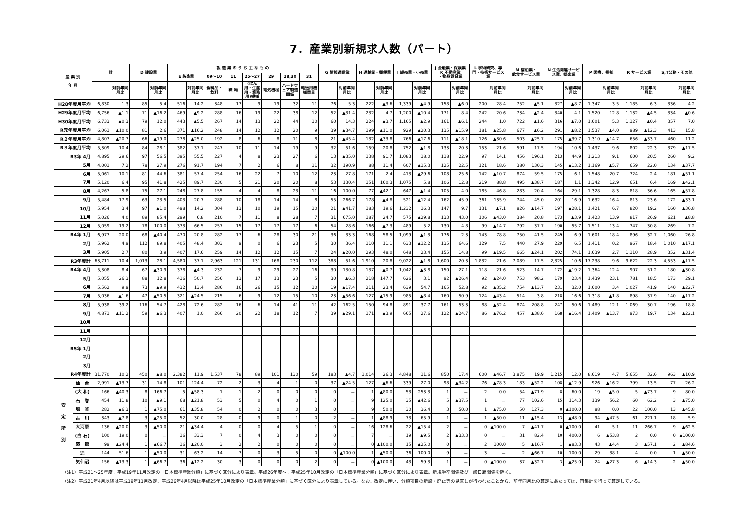7．産業別新規求人数（パート）
| 産 業 別 年 月 | | 計 | | D 建設業 | | 製 造 業 の う ち 主 な も の | | | | | | | | G 情報通信業 | | H 運輸業・郵便業 | | I 卸売業・小売業 | | J 金融業・保険業 K 不動産業 ・物品賃貸業 | | L 学術研究、専門・技術サービス業 | | M 宿泊業・ 飲食サービス業 | | N 生活関連サービス業、娯楽業 | | P 医療、福祉 | | R サービス業 | | S,T公務・その他 | |
| --- | --- | --- | --- | --- | --- | --- | --- | --- | --- | --- | --- | --- | --- | --- | --- | --- | --- | --- | --- | --- | --- | --- | --- | --- | --- | --- | --- | --- | --- | --- | --- | --- | --- |
| | | | | | | E 製造業 | | 09～10 | 11 | 25～27 | 29 | 28,30 | 31 | | | | | | | | | | | | | | | | | | | | |
| | | | 対前年同月比 | | 対前年同月比 | | 対前年同月比 | 食料品・飲料 | 繊 維 | (はん用・生産用・業務用)機械 | 電気機械 | ハードウェア製造関係 | 輸送用機械器具 | | 対前年同月比 | | 対前年同月比 | | 対前年同月比 | | 対前年同月比 | | 対前年同月比 | | 対前年同月比 | | 対前年同月比 | | 対前年同月比 | | 対前年同月比 | | 対前年同月比 |
| H28年度月平均 | | 6,830 | 1.3 | 85 | 5.4 | 516 | 14.2 | 348 | 17 | 9 | 19 | 32 | 11 | 76 | 5.3 | 222 | ▲3.6 | 1,339 | ▲4.9 | 158 | ▲6.0 | 200 | 28.4 | 752 | ▲5.1 | 327 | ▲8.7 | 1,347 | 3.5 | 1,185 | 6.3 | 336 | 4.2 |
| H29年度月平均 | | 6,756 | ▲1.1 | 71 | ▲16.2 | 469 | ▲9.2 | 288 | 16 | 19 | 22 | 38 | 12 | 52 | ▲31.4 | 232 | 4.7 | 1,200 | ▲10.4 | 171 | 8.4 | 242 | 20.6 | 734 | ▲2.4 | 340 | 4.1 | 1,520 | 12.8 | 1,132 | ▲4.5 | 334 | ▲0.6 |
| H30年度月平均 | | 6,733 | ▲0.3 | 79 | 12.0 | 443 | ▲5.5 | 267 | 14 | 13 | 22 | 44 | 10 | 60 | 14.3 | 224 | ▲3.7 | 1,165 | ▲2.9 | 161 | ▲6.1 | 244 | 1.0 | 722 | ▲1.6 | 316 | ▲7.0 | 1,601 | 5.3 | 1,127 | ▲0.4 | 357 | 7.0 |
| R元年度月平均 | | 6,061 | ▲10.0 | 81 | 2.6 | 371 | ▲16.2 | 248 | 14 | 12 | 12 | 20 | 9 | 39 | ▲34.7 | 199 | ▲11.0 | 929 | ▲20.3 | 135 | ▲15.9 | 181 | ▲25.8 | 677 | ▲6.2 | 291 | ▲8.2 | 1,537 | ▲4.0 | 989 | ▲12.3 | 413 | 15.8 |
| R２年度月平均 | | 4,807 | ▲20.7 | 66 | ▲19.0 | 278 | ▲25.0 | 192 | 8 | 6 | 8 | 11 | 8 | 21 | ▲45.4 | 132 | ▲33.8 | 766 | ▲17.6 | 111 | ▲18.1 | 126 | ▲30.6 | 503 | ▲25.7 | 175 | ▲39.7 | 1,310 | ▲14.7 | 656 | ▲33.7 | 460 | 11.2 |
| R３年度月平均 | | 5,309 | 10.4 | 84 | 28.1 | 382 | 37.1 | 247 | 10 | 11 | 14 | 19 | 9 | 32 | 51.6 | 159 | 20.8 | 752 | ▲1.8 | 133 | 20.3 | 153 | 21.6 | 591 | 17.5 | 194 | 10.6 | 1,437 | 9.6 | 802 | 22.3 | 379 | ▲17.5 |
| R3年 4月 | | 4,895 | 29.6 | 97 | 56.5 | 395 | 55.5 | 227 | 4 | 8 | 23 | 27 | 6 | 13 | ▲35.0 | 138 | 91.7 | 1,083 | 18.0 | 118 | 22.9 | 97 | 14.1 | 456 | 196.1 | 213 | 44.9 | 1,213 | 9.1 | 600 | 20.5 | 260 | 9.2 |
| 5月 | | 4,001 | 7.2 | 78 | 27.9 | 276 | 91.7 | 194 | 7 | 2 | 6 | 8 | 11 | 32 | 190.9 | 88 | 11.4 | 607 | ▲15.3 | 125 | 22.5 | 121 | 18.6 | 380 | 130.3 | 145 | ▲13.2 | 1,169 | ▲5.7 | 659 | 22.0 | 134 | ▲37.7 |
| 6月 | | 5,061 | 10.1 | 81 | 44.6 | 381 | 57.4 | 254 | 16 | 22 | 7 | 10 | 12 | 23 | 27.8 | 171 | 2.4 | 413 | ▲29.6 | 108 | 25.6 | 142 | ▲10.7 | 874 | 59.5 | 175 | 6.1 | 1,548 | 20.7 | 724 | 2.4 | 181 | ▲51.1 |
| 7月 | | 5,120 | 6.4 | 95 | 41.8 | 425 | 89.7 | 230 | 5 | 21 | 20 | 20 | 8 | 53 | 130.4 | 151 | 160.3 | 1,075 | 5.8 | 106 | 12.8 | 219 | 88.8 | 495 | ▲38.7 | 187 | 1.1 | 1,342 | 12.9 | 651 | 6.4 | 169 | ▲42.1 |
| 8月 | | 4,267 | 5.8 | 75 | 27.1 | 248 | 27.8 | 155 | 4 | 4 | 8 | 23 | 11 | 16 | 100.0 | 77 | ▲42.1 | 647 | ▲1.4 | 105 | 4.0 | 185 | 46.8 | 283 | 20.4 | 164 | 29.1 | 1,328 | 8.3 | 818 | 36.6 | 165 | ▲57.8 |
| 9月 | | 5,484 | 17.9 | 63 | 23.5 | 403 | 20.7 | 288 | 10 | 18 | 14 | 14 | 8 | 55 | 266.7 | 178 | ▲4.8 | 521 | ▲12.4 | 162 | 45.9 | 361 | 135.9 | 744 | 45.0 | 201 | 16.9 | 1,632 | 16.4 | 813 | 23.6 | 172 | ▲33.1 |
| 10月 | | 5,954 | 3.4 | 97 | ▲1.0 | 498 | 14.2 | 304 | 13 | 10 | 19 | 15 | 10 | 21 | ▲41.7 | 183 | 19.6 | 1,232 | 16.3 | 147 | 9.7 | 131 | ▲7.1 | 826 | ▲14.7 | 197 | ▲28.1 | 1,421 | 6.7 | 820 | 19.2 | 160 | ▲36.8 |
| 11月 | | 5,026 | 4.0 | 89 | 85.4 | 299 | 6.8 | 210 | 7 | 11 | 8 | 28 | 7 | 31 | 675.0 | 187 | 24.7 | 575 | ▲29.8 | 133 | 43.0 | 106 | ▲43.0 | 384 | 20.8 | 173 | ▲3.9 | 1,423 | 13.9 | 817 | 26.9 | 621 | ▲8.8 |
| 12月 | | 5,059 | 19.2 | 78 | 100.0 | 373 | 66.5 | 257 | 15 | 17 | 17 | 17 | 6 | 54 | 28.6 | 166 | ▲7.3 | 489 | 5.2 | 130 | 4.8 | 99 | ▲14.7 | 792 | 37.7 | 190 | 55.7 | 1,511 | 13.4 | 747 | 30.8 | 269 | 7.2 |
| R4年 1月 | | 6,977 | 20.0 | 68 | ▲40.4 | 470 | 20.8 | 282 | 17 | 6 | 28 | 30 | 21 | 36 | 33.3 | 168 | 58.5 | 1,099 | ▲1.3 | 176 | 2.3 | 143 | 78.8 | 750 | 41.5 | 249 | 6.9 | 1,601 | 18.4 | 896 | 32.7 | 1,060 | 26.8 |
| 2月 | | 5,962 | 4.9 | 112 | 89.8 | 405 | 48.4 | 303 | 9 | 0 | 6 | 23 | 5 | 30 | 36.4 | 110 | 11.1 | 633 | ▲12.2 | 135 | 64.6 | 129 | 7.5 | 440 | 27.9 | 229 | 6.5 | 1,411 | 0.2 | 967 | 18.4 | 1,010 | ▲17.1 |
| 3月 | | 5,905 | 2.7 | 80 | 3.9 | 407 | 17.6 | 259 | 14 | 12 | 12 | 15 | 7 | 24 | ▲20.0 | 293 | 48.0 | 648 | 23.4 | 155 | 14.8 | 99 | ▲19.5 | 665 | ▲24.1 | 202 | 74.1 | 1,639 | 2.7 | 1,110 | 28.9 | 352 | ▲31.4 |
| R3年度計 | | 63,711 | 10.4 | 1,013 | 28.1 | 4,580 | 37.1 | 2,963 | 121 | 131 | 168 | 230 | 112 | 388 | 51.6 | 1,910 | 20.8 | 9,022 | ▲1.8 | 1,600 | 20.3 | 1,832 | 21.6 | 7,089 | 17.5 | 2,325 | 10.6 | 17,238 | 9.6 | 9,622 | 22.3 | 4,553 | ▲17.5 |
| R4年 4月 | | 5,308 | 8.4 | 67 | ▲30.9 | 378 | ▲4.3 | 232 | 7 | 9 | 29 | 27 | 16 | 30 | 130.8 | 137 | ▲0.7 | 1,042 | ▲3.8 | 150 | 27.1 | 118 | 21.6 | 523 | 14.7 | 172 | ▲19.2 | 1,364 | 12.4 | 907 | 51.2 | 180 | ▲30.8 |
| 5月 | | 5,055 | 26.3 | 88 | 12.8 | 416 | 50.7 | 256 | 13 | 17 | 13 | 23 | 5 | 30 | ▲6.3 | 218 | 147.7 | 626 | 3.1 | 92 | ▲26.4 | 92 | ▲24.0 | 753 | 98.2 | 179 | 23.4 | 1,439 | 23.1 | 781 | 18.5 | 173 | 29.1 |
| 6月 | | 5,562 | 9.9 | 73 | ▲9.9 | 432 | 13.4 | 286 | 16 | 26 | 15 | 12 | 10 | 19 | ▲17.4 | 211 | 23.4 | 639 | 54.7 | 165 | 52.8 | 92 | ▲35.2 | 754 | ▲13.7 | 231 | 32.0 | 1,600 | 3.4 | 1,027 | 41.9 | 140 | ▲22.7 |
| 7月 | | 5,036 | ▲1.6 | 47 | ▲50.5 | 321 | ▲24.5 | 215 | 6 | 9 | 12 | 15 | 10 | 23 | ▲56.6 | 127 | ▲15.9 | 985 | ▲8.4 | 160 | 50.9 | 124 | ▲43.4 | 514 | 3.8 | 218 | 16.6 | 1,318 | ▲1.8 | 898 | 37.9 | 140 | ▲17.2 |
| 8月 | | 5,938 | 39.2 | 116 | 54.7 | 428 | 72.6 | 282 | 16 | 6 | 14 | 41 | 11 | 42 | 162.5 | 150 | 94.8 | 891 | 37.7 | 161 | 53.3 | 88 | ▲52.4 | 874 | 208.8 | 247 | 50.6 | 1,489 | 12.1 | 1,069 | 30.7 | 196 | 18.8 |
| 9月 | | 4,871 | ▲11.2 | 59 | ▲6.3 | 407 | 1.0 | 266 | 20 | 22 | 18 | 12 | 7 | 39 | ▲29.1 | 171 | ▲3.9 | 665 | 27.6 | 122 | ▲24.7 | 86 | ▲76.2 | 457 | ▲38.6 | 168 | ▲16.4 | 1,409 | ▲13.7 | 973 | 19.7 | 134 | ▲22.1 |
| 10月 | | | | | | | | | | | | | | | | | | | | | | | | | | | | | | | | | |
| 11月 | | | | | | | | | | | | | | | | | | | | | | | | | | | | | | | | | |
| 12月 | | | | | | | | | | | | | | | | | | | | | | | | | | | | | | | | | |
| R5年 1月 | | | | | | | | | | | | | | | | | | | | | | | | | | | | | | | | | |
| 2月 | | | | | | | | | | | | | | | | | | | | | | | | | | | | | | | | | |
| 3月 | | | | | | | | | | | | | | | | | | | | | | | | | | | | | | | | | |
| R4年度計 | | 31,770 | 10.2 | 450 | ▲8.0 | 2,382 | 11.9 | 1,537 | 78 | 89 | 101 | 130 | 59 | 183 | ▲4.7 | 1,014 | 26.3 | 4,848 | 11.6 | 850 | 17.4 | 600 | ▲46.7 | 3,875 | 19.9 | 1,215 | 12.0 | 8,619 | 4.7 | 5,655 | 32.6 | 963 | ▲10.9 |
| 安 定 所 別 | 仙 台 | 2,991 | ▲13.7 | 31 | 14.8 | 101 | 124.4 | 72 | 2 | 3 | 4 | 1 | 0 | 37 | ▲24.5 | 127 | ▲6.6 | 339 | 27.0 | 98 | ▲34.2 | 76 | ▲78.3 | 183 | ▲52.2 | 108 | ▲12.9 | 926 | ▲16.2 | 799 | 13.5 | 77 | 26.2 |
| | (大 和) | 166 | ▲40.3 | 8 | 166.7 | 5 | ▲58.3 | 1 | 1 | 2 | 0 | 0 | 0 | 0 | － | 1 | ▲80.0 | 53 | 253.3 | 1 | － | 2 | 0.0 | 54 | ▲71.9 | 8 | 60.0 | 19 | ▲5.0 | 5 | ▲73.7 | 9 | 80.0 |
| | 石 巻 | 454 | 11.8 | 10 | ▲9.1 | 68 | ▲21.8 | 53 | 5 | 0 | 4 | 0 | 1 | 0 | － | 9 | 125.0 | 35 | ▲42.6 | 5 | ▲37.5 | 1 | － | 77 | 102.6 | 15 | 114.3 | 139 | 56.2 | 60 | 62.2 | 3 | ▲75.0 |
| | 塩 釜 | 282 | ▲6.3 | 1 | ▲75.0 | 61 | ▲35.8 | 54 | 0 | 2 | 0 | 0 | 3 | 0 | － | 9 | 50.0 | 30 | 36.4 | 3 | 50.0 | 1 | ▲75.0 | 50 | 127.3 | 0 | ▲100.0 | 88 | 0.0 | 22 | 100.0 | 13 | ▲45.8 |
| | 古 川 | 343 | ▲7.8 | 3 | ▲25.0 | 52 | 30.0 | 28 | 0 | 9 | 0 | 1 | 0 | 2 | － | 1 | ▲88.9 | 73 | 65.9 | 1 | － | 1 | ▲50.0 | 11 | ▲15.4 | 13 | ▲48.0 | 94 | ▲47.5 | 61 | 221.1 | 18 | 5.9 |
| | 大河原 | 136 | ▲20.0 | 3 | ▲50.0 | 21 | ▲34.4 | 4 | 0 | 0 | 4 | 5 | 1 | 0 | － | 16 | 128.6 | 22 | ▲15.4 | 2 | － | 0 | ▲100.0 | 7 | ▲41.7 | 0 | ▲100.0 | 41 | 5.1 | 11 | 266.7 | 9 | ▲62.5 |
| | (白 石) | 100 | 19.0 | 0 | － | 16 | 33.3 | 7 | 0 | 4 | 3 | 0 | 0 | 0 | － | 7 | － | 19 | ▲9.5 | 2 | ▲33.3 | 0 | － | 31 | 82.4 | 10 | 400.0 | 6 | ▲53.8 | 2 | 0.0 | 0 | ▲100.0 |
| | 築 館 | 99 | ▲24.4 | 1 | ▲66.7 | 16 | ▲20.0 | 3 | 2 | 2 | 0 | 0 | 0 | 0 | － | 0 | ▲100.0 | 15 | ▲25.0 | 0 | － | 2 | 100.0 | 5 | ▲16.7 | 1 | ▲83.3 | 43 | ▲4.4 | 3 | ▲57.1 | 2 | ▲84.6 |
| | 迫 | 144 | 51.6 | 1 | ▲50.0 | 31 | 63.2 | 14 | 7 | 0 | 3 | 5 | 0 | 0 | ▲100.0 | 1 | ▲50.0 | 36 | 100.0 | 9 | － | 3 | － | 2 | ▲66.7 | 10 | 100.0 | 29 | 38.1 | 4 | 0.0 | 1 | ▲50.0 |
| | 気仙沼 | 156 | ▲13.3 | 1 | ▲66.7 | 36 | ▲12.2 | 30 | 3 | 0 | 0 | 0 | 2 | 0 | － | 0 | ▲100.0 | 43 | 59.3 | 1 | － | 0 | ▲100.0 | 37 | ▲32.7 | 3 | ▲25.0 | 24 | ▲27.3 | 6 | ▲14.3 | 2 | ▲50.0 |
（注1）平成21～25年度：平成19年11月改定の「日本標準産業分類」に基づく区分により表章。平成26年度～：平成25年10月改定の「日本標準産業分類」に基づく区分により表章。新規学卒関係及び一般日雇関係を除く。
（注2）平成21年4月以降は平成19年11月改定、平成26年4月以降は平成25年10月改定の「日本標準産業分類」に基づく区分により表章している。なお、改定に伴い、分類項目の新設・廃止等の見直しが行われたことから、前年同月比の算定にあたっては、再集計を行って算定している。